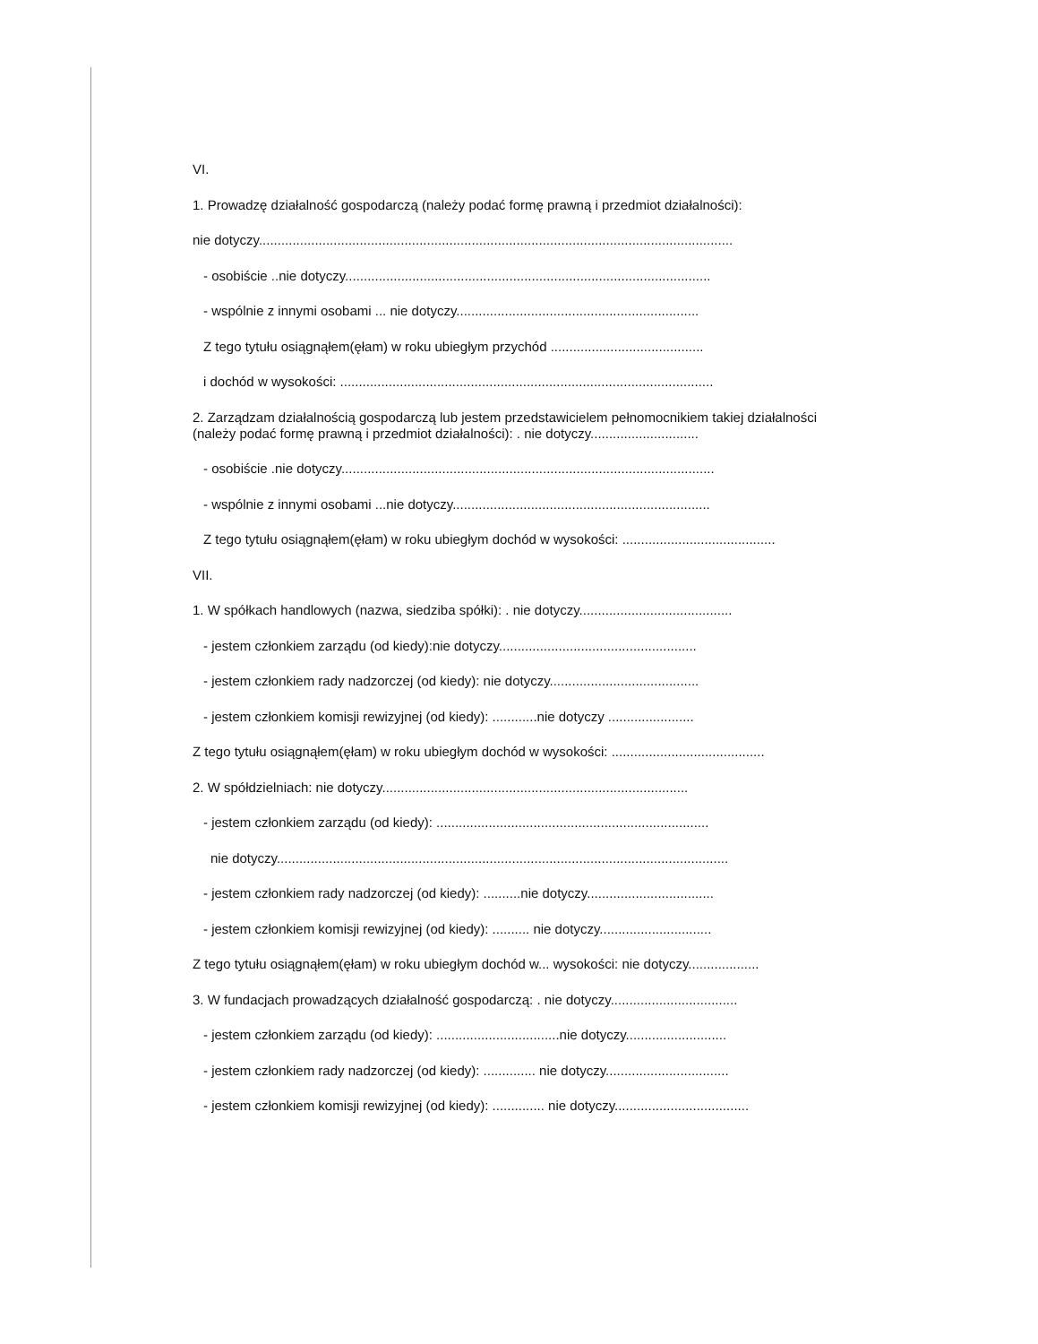VI.
1. Prowadzę działalność gospodarczą (należy podać formę prawną i przedmiot działalności):
nie dotyczy...............................................................................................................................
- osobiście ..nie dotyczy..................................................................................................
- wspólnie z innymi osobami ... nie dotyczy.................................................................
Z tego tytułu osiągnąłem(ęłam) w roku ubiegłym przychód .........................................
i dochód w wysokości: ....................................................................................................
2. Zarządzam działalnością gospodarczą lub jestem przedstawicielem pełnomocnikiem takiej działalności (należy podać formę prawną i przedmiot działalności): . nie dotyczy.............................
- osobiście .nie dotyczy....................................................................................................
- wspólnie z innymi osobami ...nie dotyczy.....................................................................
Z tego tytułu osiągnąłem(ęłam) w roku ubiegłym dochód w wysokości: .........................................
VII.
1. W spółkach handlowych (nazwa, siedziba spółki): . nie dotyczy.........................................
- jestem członkiem zarządu (od kiedy):nie dotyczy.....................................................
- jestem członkiem rady nadzorczej (od kiedy): nie dotyczy........................................
- jestem członkiem komisji rewizyjnej (od kiedy): ............nie dotyczy .......................
Z tego tytułu osiągnąłem(ęłam) w roku ubiegłym dochód w wysokości: .........................................
2. W spółdzielniach: nie dotyczy..................................................................................
- jestem członkiem zarządu (od kiedy): .........................................................................
nie dotyczy.........................................................................................................................
- jestem członkiem rady nadzorczej (od kiedy): ..........nie dotyczy..................................
- jestem członkiem komisji rewizyjnej (od kiedy): .......... nie dotyczy..............................
Z tego tytułu osiągnąłem(ęłam) w roku ubiegłym dochód w... wysokości: nie dotyczy...................
3. W fundacjach prowadzących działalność gospodarczą: . nie dotyczy..................................
- jestem członkiem zarządu (od kiedy): .................................nie dotyczy...........................
- jestem członkiem rady nadzorczej (od kiedy): .............. nie dotyczy.................................
- jestem członkiem komisji rewizyjnej (od kiedy): .............. nie dotyczy....................................